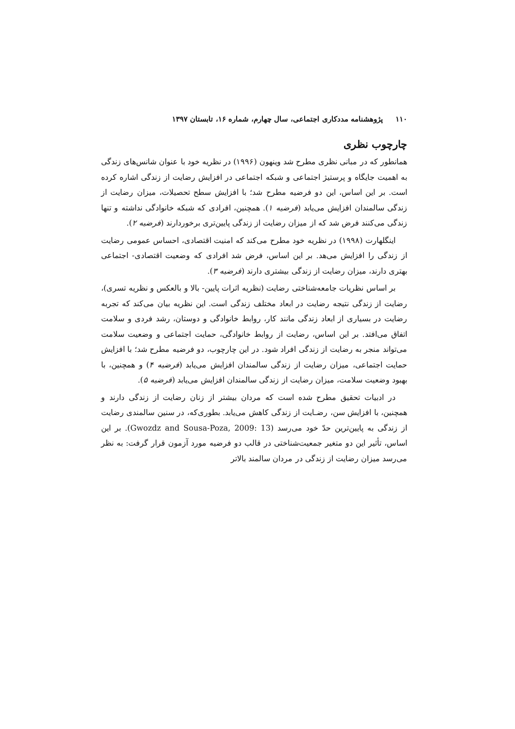۱۱۰ پژوهشنامه مددکاری اجتماعی، سال چهارم، شماره ۱۶، تابستان ۱۳۹۷
چارچوب نظری
همانطور که در مبانی نظری مطرح شد وینهون (۱۹۹۶) در نظریه خود با عنوان شانس‌های زندگی به اهمیت جایگاه و پرستیژ اجتماعی و شبکه اجتماعی در افزایش رضایت از زندگی اشاره کرده است. بر این اساس، این دو فرضیه مطرح شد؛ با افزایش سطح تحصیلات، میزان رضایت از زندگی سالمندان افزایش می‌یابد (فرضیه ۱). همچنین، افرادی که شبکه خانوادگی نداشته و تنها زندگی می‌کنند فرض شد که از میزان رضایت از زندگی پایین‌تری برخوردارند (فرضیه ۲).
اینگلهارت (۱۹۹۸) در نظریه خود مطرح می‌کند که امنیت اقتصادی، احساس عمومی رضایت از زندگی را افزایش می‌هد. بر این اساس، فرض شد افرادی که وضعیت اقتصادی- اجتماعی بهتری دارند، میزان رضایت از زندگی بیشتری دارند (فرضیه ۳).
بر اساس نظریات جامعه‌شناختی رضایت (نظریه اثرات پایین- بالا و بالعکس و نظریه تسری)، رضایت از زندگی نتیجه رضایت در ابعاد مختلف زندگی است. این نظریه بیان می‌کند که تجربه رضایت در بسیاری از ابعاد زندگی مانند کار، روابط خانوادگی و دوستان، رشد فردی و سلامت اتفاق می‌افتد. بر این اساس، رضایت از روابط خانوادگی، حمایت اجتماعی و وضعیت سلامت می‌تواند منجر به رضایت از زندگی افراد شود. در این چارچوب، دو فرضیه مطرح شد؛ با افزایش حمایت اجتماعی، میزان رضایت از زندگی سالمندان افزایش می‌یابد (فرضیه ۴) و همچنین، با بهبود وضعیت سلامت، میزان رضایت از زندگی سالمندان افزایش می‌یابد (فرضیه ۵).
در ادبیات تحقیق مطرح شده است که مردان بیشتر از زنان رضایت از زندگی دارند و همچنین، با افزایش سن، رضـایت از زندگی کاهش می‌یابد. بطوری‌که، در سنین سالمندی رضایت از زندگی به پایین‌ترین حدّ خود می‌رسد (Gwozdz and Sousa-Poza, 2009: 13). بر این اساس، تأثیر این دو متغیر جمعیت‌شناختی در قالب دو فرضیه مورد آزمون قرار گرفت: به نظر می‌رسد میزان رضایت از زندگی در مردان سالمند بالاتر